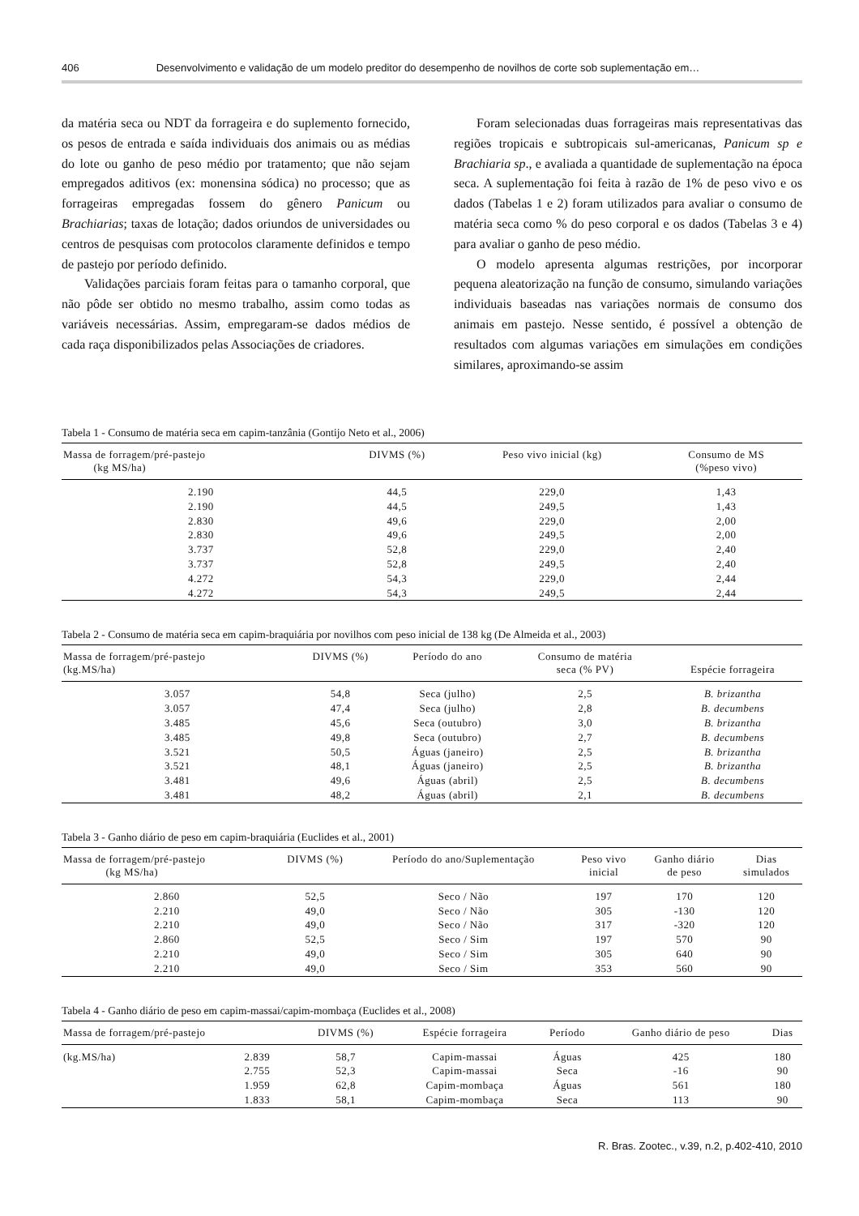406 Desenvolvimento e validação de um modelo preditor do desempenho de novilhos de corte sob suplementação em…
da matéria seca ou NDT da forrageira e do suplemento fornecido, os pesos de entrada e saída individuais dos animais ou as médias do lote ou ganho de peso médio por tratamento; que não sejam empregados aditivos (ex: monensina sódica) no processo; que as forrageiras empregadas fossem do gênero Panicum ou Brachiarias; taxas de lotação; dados oriundos de universidades ou centros de pesquisas com protocolos claramente definidos e tempo de pastejo por período definido.
Validações parciais foram feitas para o tamanho corporal, que não pôde ser obtido no mesmo trabalho, assim como todas as variáveis necessárias. Assim, empregaram-se dados médios de cada raça disponibilizados pelas Associações de criadores.
Foram selecionadas duas forrageiras mais representativas das regiões tropicais e subtropicais sul-americanas, Panicum sp e Brachiaria sp., e avaliada a quantidade de suplementação na época seca. A suplementação foi feita à razão de 1% de peso vivo e os dados (Tabelas 1 e 2) foram utilizados para avaliar o consumo de matéria seca como % do peso corporal e os dados (Tabelas 3 e 4) para avaliar o ganho de peso médio.
O modelo apresenta algumas restrições, por incorporar pequena aleatorização na função de consumo, simulando variações individuais baseadas nas variações normais de consumo dos animais em pastejo. Nesse sentido, é possível a obtenção de resultados com algumas variações em simulações em condições similares, aproximando-se assim
Tabela 1 - Consumo de matéria seca em capim-tanzânia (Gontijo Neto et al., 2006)
| Massa de forragem/pré-pastejo (kg MS/ha) | DIVMS (%) | Peso vivo inicial (kg) | Consumo de MS (%peso vivo) |
| --- | --- | --- | --- |
| 2.190 | 44,5 | 229,0 | 1,43 |
| 2.190 | 44,5 | 249,5 | 1,43 |
| 2.830 | 49,6 | 229,0 | 2,00 |
| 2.830 | 49,6 | 249,5 | 2,00 |
| 3.737 | 52,8 | 229,0 | 2,40 |
| 3.737 | 52,8 | 249,5 | 2,40 |
| 4.272 | 54,3 | 229,0 | 2,44 |
| 4.272 | 54,3 | 249,5 | 2,44 |
Tabela 2 - Consumo de matéria seca em capim-braquiária por novilhos com peso inicial de 138 kg (De Almeida et al., 2003)
| Massa de forragem/pré-pastejo (kg.MS/ha) | DIVMS (%) | Período do ano | Consumo de matéria seca (% PV) | Espécie forrageira |
| --- | --- | --- | --- | --- |
| 3.057 | 54,8 | Seca (julho) | 2,5 | B. brizantha |
| 3.057 | 47,4 | Seca (julho) | 2,8 | B. decumbens |
| 3.485 | 45,6 | Seca (outubro) | 3,0 | B. brizantha |
| 3.485 | 49,8 | Seca (outubro) | 2,7 | B. decumbens |
| 3.521 | 50,5 | Águas (janeiro) | 2,5 | B. brizantha |
| 3.521 | 48,1 | Águas (janeiro) | 2,5 | B. brizantha |
| 3.481 | 49,6 | Águas (abril) | 2,5 | B. decumbens |
| 3.481 | 48,2 | Águas (abril) | 2,1 | B. decumbens |
Tabela 3 - Ganho diário de peso em capim-braquiária (Euclides et al., 2001)
| Massa de forragem/pré-pastejo (kg MS/ha) | DIVMS (%) | Período do ano/Suplementação | Peso vivo inicial | Ganho diário de peso | Dias simulados |
| --- | --- | --- | --- | --- | --- |
| 2.860 | 52,5 | Seco / Não | 197 | 170 | 120 |
| 2.210 | 49,0 | Seco / Não | 305 | -130 | 120 |
| 2.210 | 49,0 | Seco / Não | 317 | -320 | 120 |
| 2.860 | 52,5 | Seco / Sim | 197 | 570 | 90 |
| 2.210 | 49,0 | Seco / Sim | 305 | 640 | 90 |
| 2.210 | 49,0 | Seco / Sim | 353 | 560 | 90 |
Tabela 4 - Ganho diário de peso em capim-massai/capim-mombaça (Euclides et al., 2008)
| Massa de forragem/pré-pastejo | | DIVMS (%) | Espécie forrageira | Período | Ganho diário de peso | Dias |
| --- | --- | --- | --- | --- | --- | --- |
| (kg.MS/ha) | 2.839 | 58,7 | Capim-massai | Águas | 425 | 180 |
| | 2.755 | 52,3 | Capim-massai | Seca | -16 | 90 |
| | 1.959 | 62,8 | Capim-mombaça | Águas | 561 | 180 |
| | 1.833 | 58,1 | Capim-mombaça | Seca | 113 | 90 |
R. Bras. Zootec., v.39, n.2, p.402-410, 2010